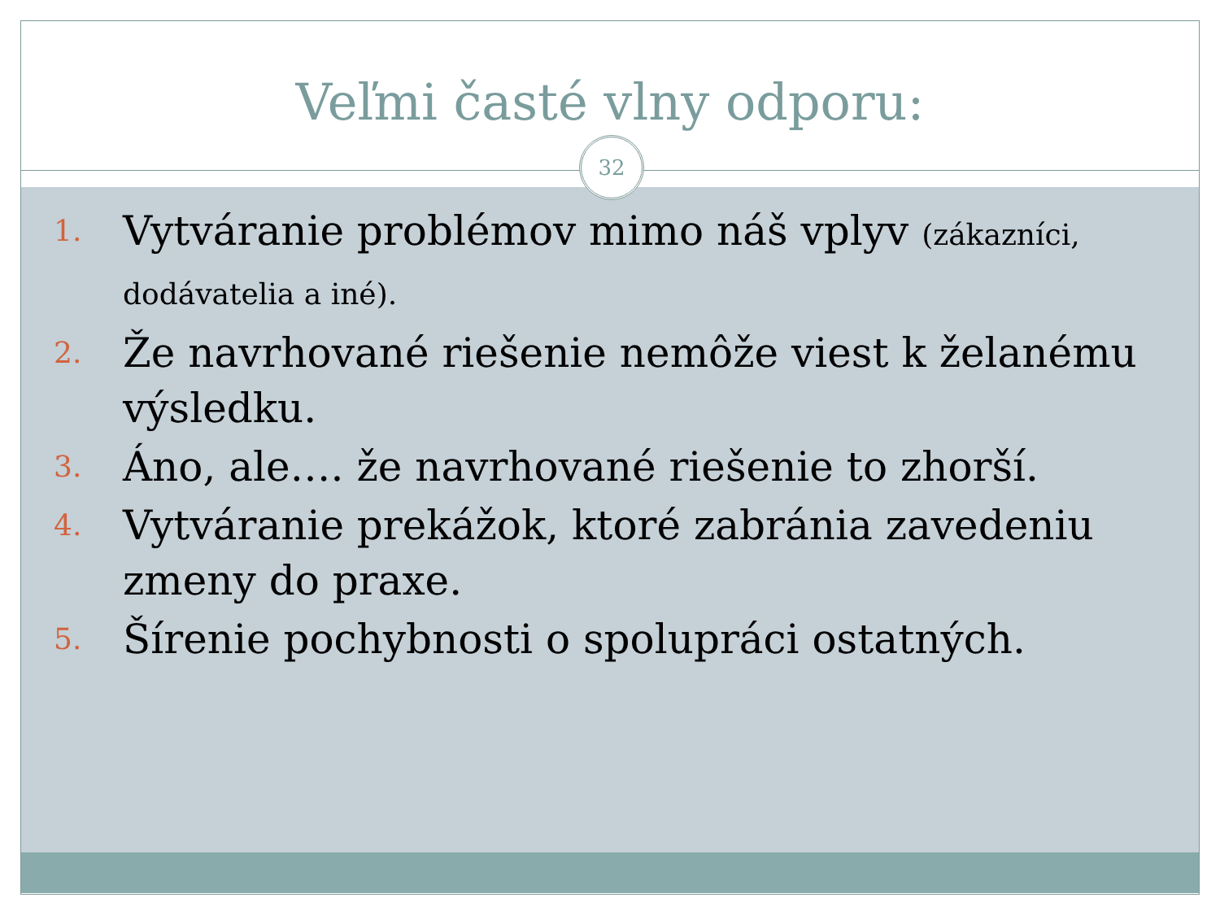Veľmi časté vlny odporu:
32
1. Vytváranie problémov mimo náš vplyv (zákazníci, dodávatelia a iné).
2. Že navrhované riešenie nemôže viest k želanému výsledku.
3. Áno, ale…. že navrhované riešenie to zhorší.
4. Vytváranie prekážok, ktoré zabránia zavedeniu zmeny do praxe.
5. Šírenie pochybnosti o spolupráci ostatných.